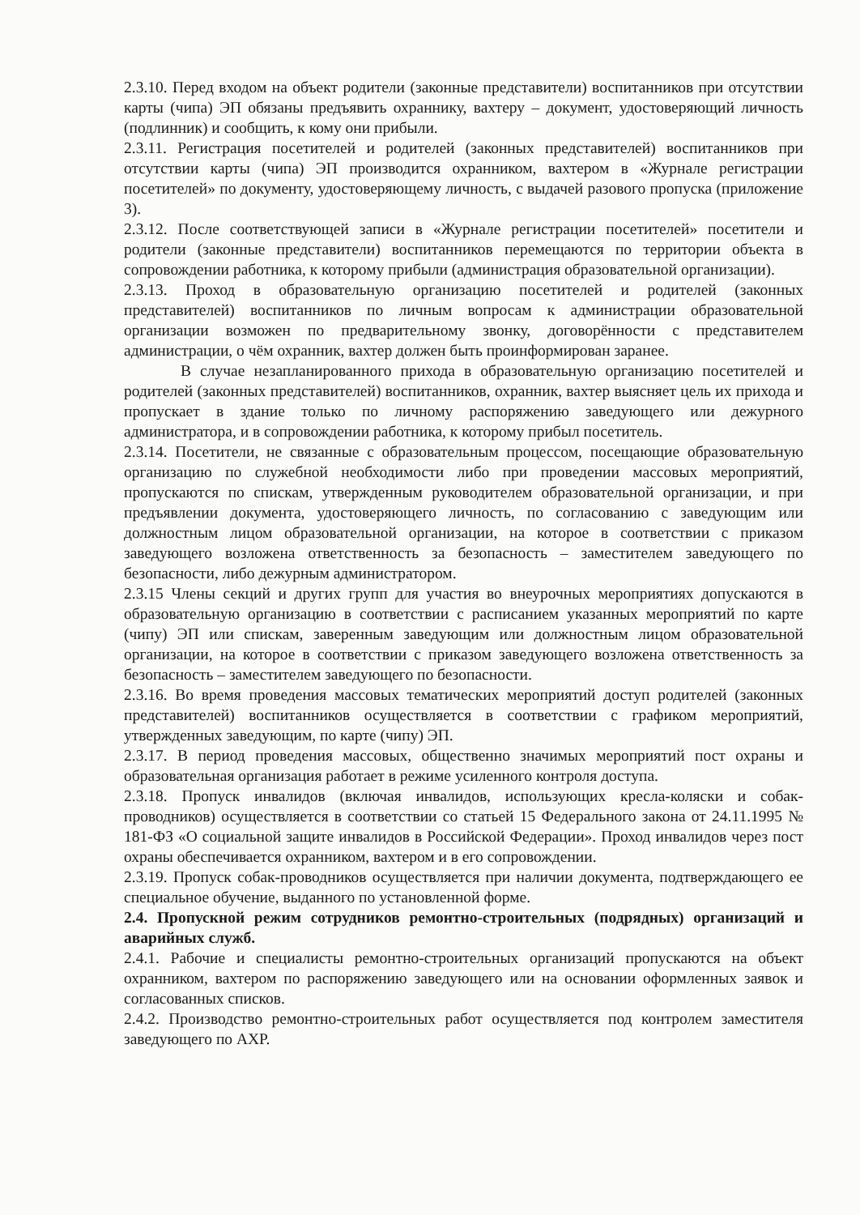2.3.10. Перед входом на объект родители (законные представители) воспитанников при отсутствии карты (чипа) ЭП обязаны предъявить охраннику, вахтеру – документ, удостоверяющий личность (подлинник) и сообщить, к кому они прибыли.
2.3.11. Регистрация посетителей и родителей (законных представителей) воспитанников при отсутствии карты (чипа) ЭП производится охранником, вахтером в «Журнале регистрации посетителей» по документу, удостоверяющему личность, с выдачей разового пропуска (приложение 3).
2.3.12. После соответствующей записи в «Журнале регистрации посетителей» посетители и родители (законные представители) воспитанников перемещаются по территории объекта в сопровождении работника, к которому прибыли (администрация образовательной организации).
2.3.13. Проход в образовательную организацию посетителей и родителей (законных представителей) воспитанников по личным вопросам к администрации образовательной организации возможен по предварительному звонку, договорённости с представителем администрации, о чём охранник, вахтер должен быть проинформирован заранее.
В случае незапланированного прихода в образовательную организацию посетителей и родителей (законных представителей) воспитанников, охранник, вахтер выясняет цель их прихода и пропускает в здание только по личному распоряжению заведующего или дежурного администратора, и в сопровождении работника, к которому прибыл посетитель.
2.3.14. Посетители, не связанные с образовательным процессом, посещающие образовательную организацию по служебной необходимости либо при проведении массовых мероприятий, пропускаются по спискам, утвержденным руководителем образовательной организации, и при предъявлении документа, удостоверяющего личность, по согласованию с заведующим или должностным лицом образовательной организации, на которое в соответствии с приказом заведующего возложена ответственность за безопасность – заместителем заведующего по безопасности, либо дежурным администратором.
2.3.15 Члены секций и других групп для участия во внеурочных мероприятиях допускаются в образовательную организацию в соответствии с расписанием указанных мероприятий по карте (чипу) ЭП или спискам, заверенным заведующим или должностным лицом образовательной организации, на которое в соответствии с приказом заведующего возложена ответственность за безопасность – заместителем заведующего по безопасности.
2.3.16. Во время проведения массовых тематических мероприятий доступ родителей (законных представителей) воспитанников осуществляется в соответствии с графиком мероприятий, утвержденных заведующим, по карте (чипу) ЭП.
2.3.17. В период проведения массовых, общественно значимых мероприятий пост охраны и образовательная организация работает в режиме усиленного контроля доступа.
2.3.18. Пропуск инвалидов (включая инвалидов, использующих кресла-коляски и собак-проводников) осуществляется в соответствии со статьей 15 Федерального закона от 24.11.1995 № 181-ФЗ «О социальной защите инвалидов в Российской Федерации». Проход инвалидов через пост охраны обеспечивается охранником, вахтером и в его сопровождении.
2.3.19. Пропуск собак-проводников осуществляется при наличии документа, подтверждающего ее специальное обучение, выданного по установленной форме.
2.4. Пропускной режим сотрудников ремонтно-строительных (подрядных) организаций и аварийных служб.
2.4.1. Рабочие и специалисты ремонтно-строительных организаций пропускаются на объект охранником, вахтером по распоряжению заведующего или на основании оформленных заявок и согласованных списков.
2.4.2. Производство ремонтно-строительных работ осуществляется под контролем заместителя заведующего по АХР.